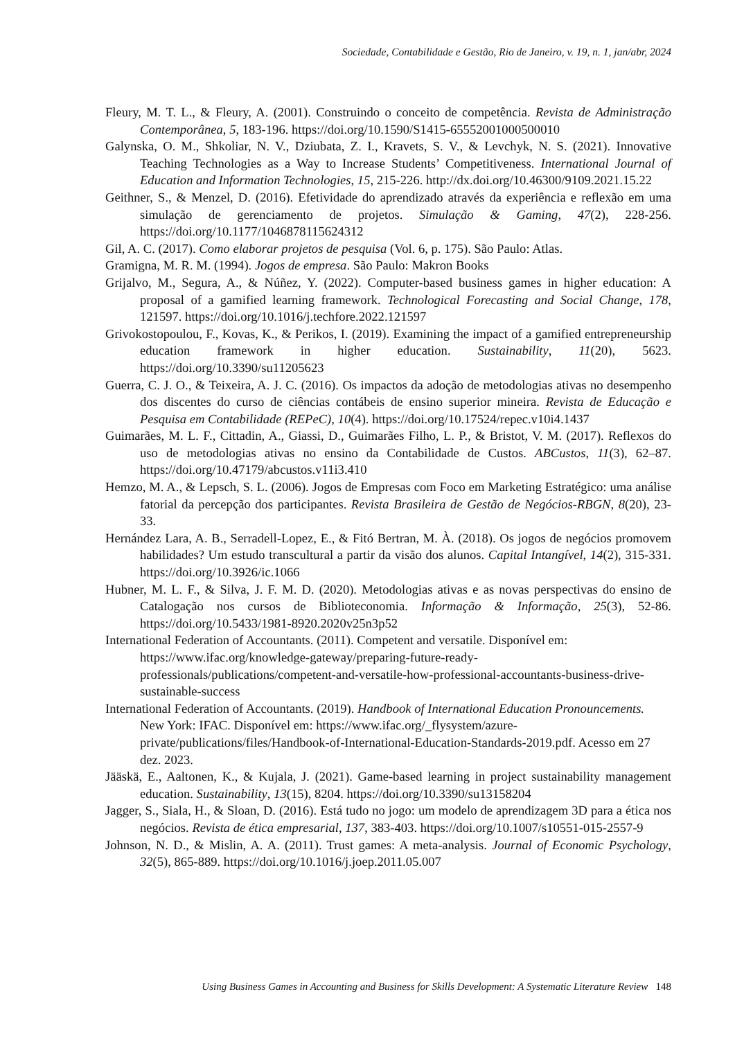Sociedade, Contabilidade e Gestão, Rio de Janeiro, v. 19, n. 1, jan/abr, 2024
Fleury, M. T. L., & Fleury, A. (2001). Construindo o conceito de competência. Revista de Administração Contemporânea, 5, 183-196. https://doi.org/10.1590/S1415-65552001000500010
Galynska, O. M., Shkoliar, N. V., Dziubata, Z. I., Kravets, S. V., & Levchyk, N. S. (2021). Innovative Teaching Technologies as a Way to Increase Students’ Competitiveness. International Journal of Education and Information Technologies, 15, 215-226. http://dx.doi.org/10.46300/9109.2021.15.22
Geithner, S., & Menzel, D. (2016). Efetividade do aprendizado através da experiência e reflexão em uma simulação de gerenciamento de projetos. Simulação & Gaming, 47(2), 228-256. https://doi.org/10.1177/1046878115624312
Gil, A. C. (2017). Como elaborar projetos de pesquisa (Vol. 6, p. 175). São Paulo: Atlas.
Gramigna, M. R. M. (1994). Jogos de empresa. São Paulo: Makron Books
Grijalvo, M., Segura, A., & Núñez, Y. (2022). Computer-based business games in higher education: A proposal of a gamified learning framework. Technological Forecasting and Social Change, 178, 121597. https://doi.org/10.1016/j.techfore.2022.121597
Grivokostopoulou, F., Kovas, K., & Perikos, I. (2019). Examining the impact of a gamified entrepreneurship education framework in higher education. Sustainability, 11(20), 5623. https://doi.org/10.3390/su11205623
Guerra, C. J. O., & Teixeira, A. J. C. (2016). Os impactos da adoção de metodologias ativas no desempenho dos discentes do curso de ciências contábeis de ensino superior mineira. Revista de Educação e Pesquisa em Contabilidade (REPeC), 10(4). https://doi.org/10.17524/repec.v10i4.1437
Guimarães, M. L. F., Cittadin, A., Giassi, D., Guimarães Filho, L. P., & Bristot, V. M. (2017). Reflexos do uso de metodologias ativas no ensino da Contabilidade de Custos. ABCustos, 11(3), 62–87. https://doi.org/10.47179/abcustos.v11i3.410
Hemzo, M. A., & Lepsch, S. L. (2006). Jogos de Empresas com Foco em Marketing Estratégico: uma análise fatorial da percepção dos participantes. Revista Brasileira de Gestão de Negócios-RBGN, 8(20), 23-33.
Hernández Lara, A. B., Serradell-Lopez, E., & Fitó Bertran, M. À. (2018). Os jogos de negócios promovem habilidades? Um estudo transcultural a partir da visão dos alunos. Capital Intangível, 14(2), 315-331. https://doi.org/10.3926/ic.1066
Hubner, M. L. F., & Silva, J. F. M. D. (2020). Metodologias ativas e as novas perspectivas do ensino de Catalogação nos cursos de Biblioteconomia. Informação & Informação, 25(3), 52-86. https://doi.org/10.5433/1981-8920.2020v25n3p52
International Federation of Accountants. (2011). Competent and versatile. Disponível em: https://www.ifac.org/knowledge-gateway/preparing-future-ready-professionals/publications/competent-and-versatile-how-professional-accountants-business-drive-sustainable-success
International Federation of Accountants. (2019). Handbook of International Education Pronouncements. New York: IFAC. Disponível em: https://www.ifac.org/_flysystem/azure-private/publications/files/Handbook-of-International-Education-Standards-2019.pdf. Acesso em 27 dez. 2023.
Jääskä, E., Aaltonen, K., & Kujala, J. (2021). Game-based learning in project sustainability management education. Sustainability, 13(15), 8204. https://doi.org/10.3390/su13158204
Jagger, S., Siala, H., & Sloan, D. (2016). Está tudo no jogo: um modelo de aprendizagem 3D para a ética nos negócios. Revista de ética empresarial, 137, 383-403. https://doi.org/10.1007/s10551-015-2557-9
Johnson, N. D., & Mislin, A. A. (2011). Trust games: A meta-analysis. Journal of Economic Psychology, 32(5), 865-889. https://doi.org/10.1016/j.joep.2011.05.007
Using Business Games in Accounting and Business for Skills Development: A Systematic Literature Review 148